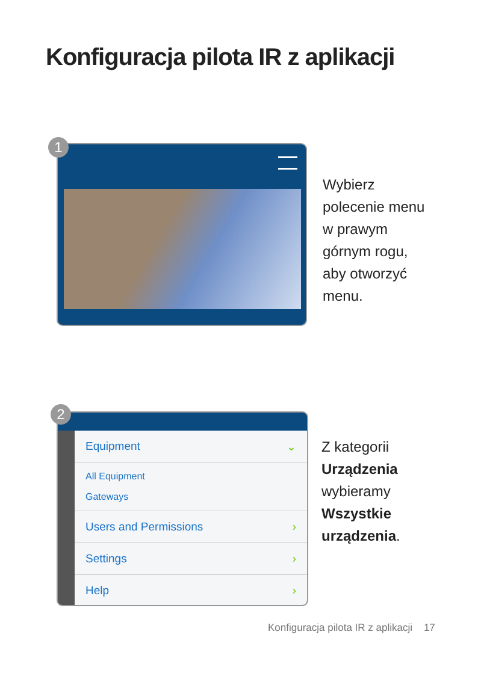Konfiguracja pilota IR z aplikacji
Wybierz polecenie menu w prawym górnym rogu, aby otworzyć menu.
1
Equipment ⌄
All Equipment
Gateways
Users and Permissions ›
Settings ›
Help ›
Z kategorii Urządzenia wybieramy Wszystkie urządzenia.
2
Konfiguracja pilota IR z aplikacji 17